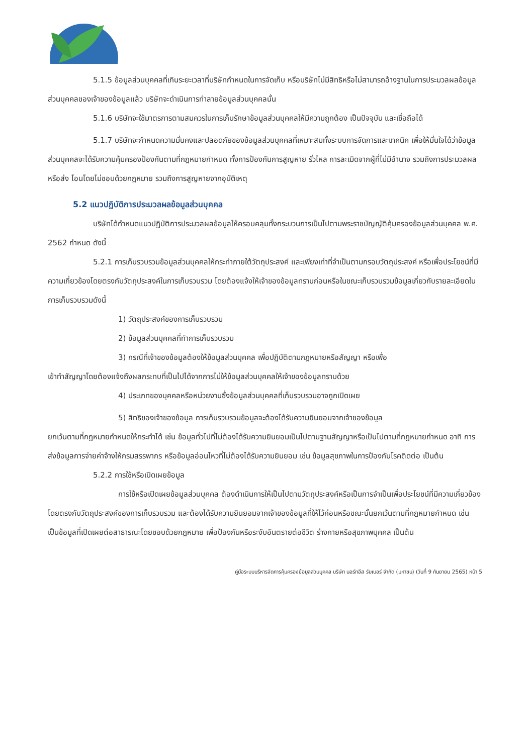5.1.5 ข้อมูลส่วนบุคคลที่เกินระยะเวลาที่บริษัทกำหนดในการจัดเก็บ หรือบริษัทไม่มีสิทธิหรือไม่สามารถอ้างฐานในการประมวลผลข้อมูลส่วนบุคคลของเจ้าของข้อมูลแล้ว บริษัทจะดำเนินการทำลายข้อมูลส่วนบุคคลนั้น
5.1.6 บริษัทจะใช้มาตรการตามสมควรในการเก็บรักษาข้อมูลส่วนบุคคลให้มีความถูกต้อง เป็นปัจจุบัน และเชื่อถือได้
5.1.7 บริษัทจะกำหนดความมั่นคงและปลอดภัยของข้อมูลส่วนบุคคลที่เหมาะสมทั้งระบบการจัดการและเทคนิค เพื่อให้มั่นใจได้ว่าข้อมูลส่วนบุคคลจะได้รับความคุ้มครองป้องกันตามที่กฎหมายกำหนด ทั้งการป้องกันการสูญหาย รั่วไหล การละเมิดจากผู้ที่ไม่มีอำนาจ รวมถึงการประมวลผลหรือส่ง โอนโดยไม่ชอบด้วยกฎหมาย รวมถึงการสูญหายจากอุบัติเหตุ
5.2 แนวปฏิบัติการประมวลผลข้อมูลส่วนบุคคล
บริษัทได้กำหนดแนวปฏิบัติการประมวลผลข้อมูลให้ครอบคลุมทั้งกระบวนการเป็นไปตามพระราชบัญญัติคุ้มครองข้อมูลส่วนบุคคล พ.ศ. 2562 กำหนด ดังนี้
5.2.1 การเก็บรวบรวมข้อมูลส่วนบุคคลให้กระทำภายใต้วัตถุประสงค์ และเพียงเท่าที่จำเป็นตามกรอบวัตถุประสงค์ หรือเพื่อประโยชน์ที่มีความเกี่ยวข้องโดยตรงกับวัตถุประสงค์ในการเก็บรวบรวม โดยต้องแจ้งให้เจ้าของข้อมูลทราบก่อนหรือในขณะเก็บรวบรวมข้อมูลเกี่ยวกับรายละเอียดในการเก็บรวบรวมดังนี้
1) วัตถุประสงค์ของการเก็บรวบรวม
2) ข้อมูลส่วนบุคคลที่ทำการเก็บรวบรวม
3) กรณีที่เจ้าของข้อมูลต้องให้ข้อมูลส่วนบุคคล เพื่อปฏิบัติตามกฎหมายหรือสัญญา หรือเพื่อ
เข้าทำสัญญาโดยต้องแจ้งถึงผลกระทบที่เป็นไปได้จากการไม่ให้ข้อมูลส่วนบุคคลให้เจ้าของข้อมูลทราบด้วย
4) ประเภทของบุคคลหรือหน่วยงานซึ่งข้อมูลส่วนบุคคลที่เก็บรวบรวมอาจถูกเปิดเผย
5) สิทธิของเจ้าของข้อมูล การเก็บรวบรวมข้อมูลจะต้องได้รับความยินยอมจากเจ้าของข้อมูล
ยกเว้นตามที่กฎหมายกำหนดให้กระทำได้ เช่น ข้อมูลทั่วไปที่ไม่ต้องได้รับความยินยอมเป็นไปตามฐานสัญญาหรือเป็นไปตามที่กฎหมายกำหนด อาทิ การส่งข้อมูลการจ่ายค่าจ้างให้กรมสรรพากร หรือข้อมูลอ่อนไหวที่ไม่ต้องได้รับความยินยอม เช่น ข้อมูลสุขภาพในการป้องกันโรคติดต่อ เป็นต้น
5.2.2 การใช้หรือเปิดเผยข้อมูล
การใช้หรือเปิดเผยข้อมูลส่วนบุคคล ต้องดำเนินการให้เป็นไปตามวัตถุประสงค์หรือเป็นการจำเป็นเพื่อประโยชน์ที่มีความเกี่ยวข้องโดยตรงกับวัตถุประสงค์ของการเก็บรวบรวม และต้องได้รับความยินยอมจากเจ้าของข้อมูลที่ให้ไว้ก่อนหรือขณะนั้นยกเว้นตามที่กฎหมายกำหนด เช่น เป็นข้อมูลที่เปิดเผยต่อสาธารณะโดยชอบด้วยกฎหมาย เพื่อป้องกันหรือระงับอันตรายต่อชีวิต ร่างกายหรือสุขภาพบุคคล เป็นต้น
คู่มือระบบบริหารจัดการคุ้มครองข้อมูลส่วนบุคคล บริษัท นอร์ทอีส รับเบอร์ จำกัด (มหาชน) (วันที่ 9 กันยายน 2565) หน้า 5